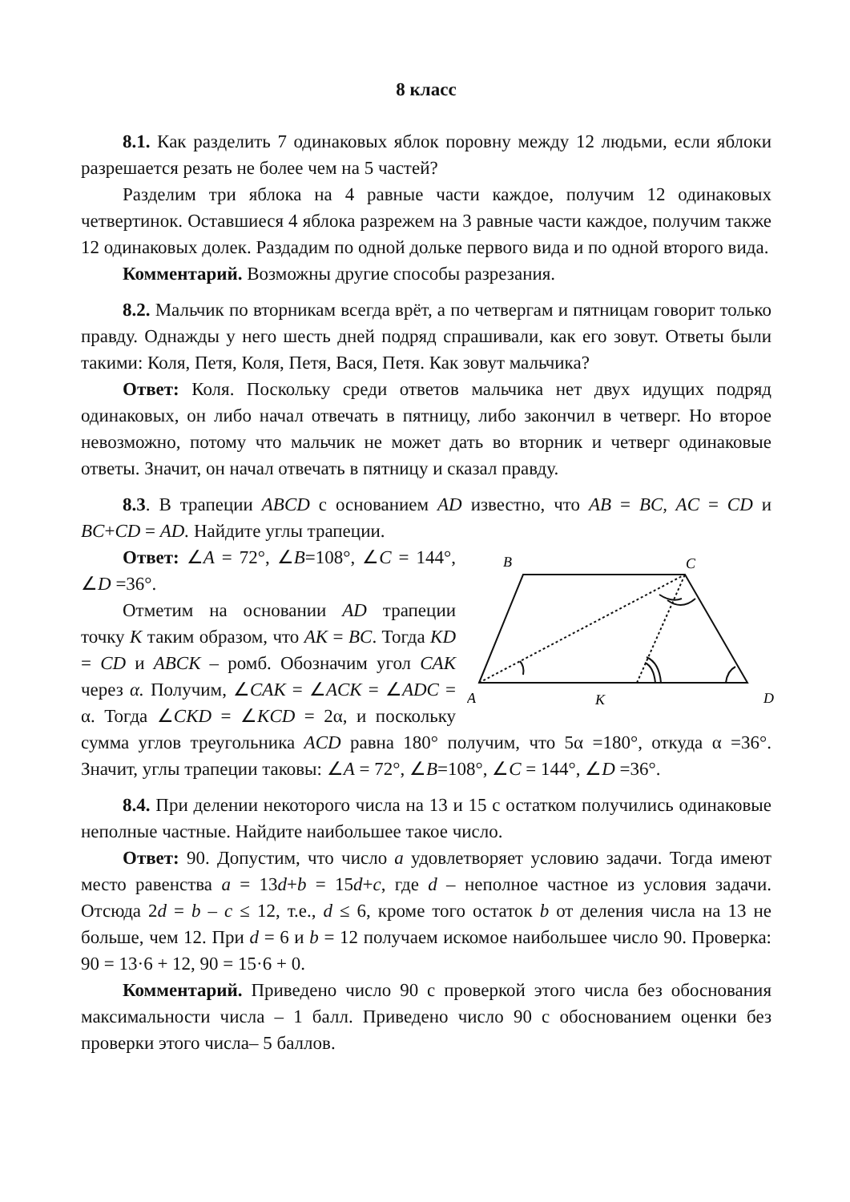8 класс
8.1. Как разделить 7 одинаковых яблок поровну между 12 людьми, если яблоки разрешается резать не более чем на 5 частей?
Разделим три яблока на 4 равные части каждое, получим 12 одинаковых четвертинок. Оставшиеся 4 яблока разрежем на 3 равные части каждое, получим также 12 одинаковых долек. Раздадим по одной дольке первого вида и по одной второго вида.
Комментарий. Возможны другие способы разрезания.
8.2. Мальчик по вторникам всегда врёт, а по четвергам и пятницам говорит только правду. Однажды у него шесть дней подряд спрашивали, как его зовут. Ответы были такими: Коля, Петя, Коля, Петя, Вася, Петя. Как зовут мальчика?
Ответ: Коля. Поскольку среди ответов мальчика нет двух идущих подряд одинаковых, он либо начал отвечать в пятницу, либо закончил в четверг. Но второе невозможно, потому что мальчик не может дать во вторник и четверг одинаковые ответы. Значит, он начал отвечать в пятницу и сказал правду.
8.3. В трапеции ABCD с основанием AD известно, что AB = BC, AC = CD и BC+CD = AD. Найдите углы трапеции.
B
C
A
K
D
Ответ: ∠A = 72°, ∠B=108°, ∠C = 144°, ∠D =36°.
Отметим на основании AD трапеции точку K таким образом, что AK = BC. Тогда KD = CD и ABCK – ромб. Обозначим угол CAK через α. Получим, ∠CAK = ∠ACK = ∠ADC = α. Тогда ∠CKD = ∠KCD = 2α, и поскольку сумма углов треугольника ACD равна 180° получим, что 5α =180°, откуда α =36°. Значит, углы трапеции таковы: ∠A = 72°, ∠B=108°, ∠C = 144°, ∠D =36°.
8.4. При делении некоторого числа на 13 и 15 с остатком получились одинаковые неполные частные. Найдите наибольшее такое число.
Ответ: 90. Допустим, что число a удовлетворяет условию задачи. Тогда имеют место равенства a = 13d+b = 15d+c, где d – неполное частное из условия задачи. Отсюда 2d = b – c ≤ 12, т.е., d ≤ 6, кроме того остаток b от деления числа на 13 не больше, чем 12. При d = 6 и b = 12 получаем искомое наибольшее число 90. Проверка: 90 = 13·6 + 12, 90 = 15·6 + 0.
Комментарий. Приведено число 90 с проверкой этого числа без обоснования максимальности числа – 1 балл. Приведено число 90 с обоснованием оценки без проверки этого числа– 5 баллов.